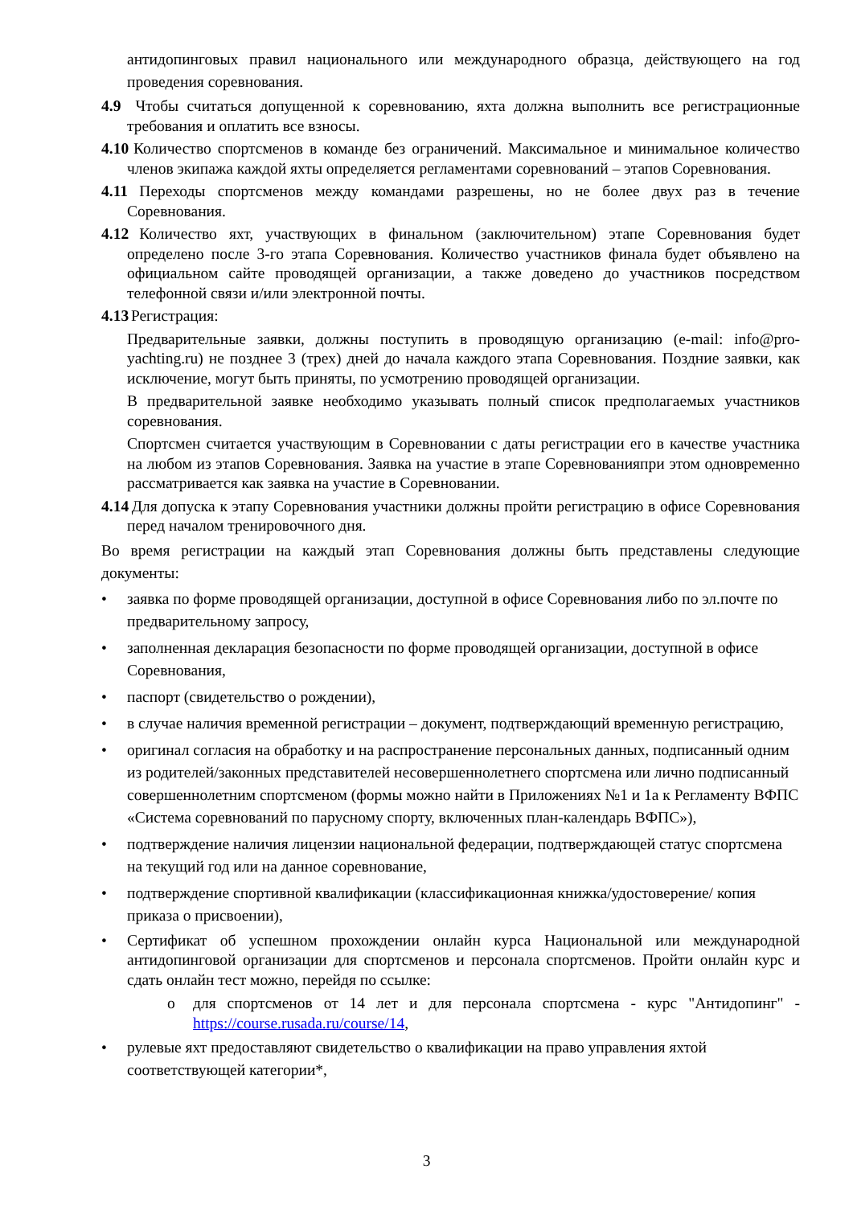антидопинговых правил национального или международного образца, действующего на год проведения соревнования.
4.9 Чтобы считаться допущенной к соревнованию, яхта должна выполнить все регистрационные требования и оплатить все взносы.
4.10 Количество спортсменов в команде без ограничений. Максимальное и минимальное количество членов экипажа каждой яхты определяется регламентами соревнований – этапов Соревнования.
4.11 Переходы спортсменов между командами разрешены, но не более двух раз в течение Соревнования.
4.12 Количество яхт, участвующих в финальном (заключительном) этапе Соревнования будет определено после 3-го этапа Соревнования. Количество участников финала будет объявлено на официальном сайте проводящей организации, а также доведено до участников посредством телефонной связи и/или электронной почты.
4.13 Регистрация:
Предварительные заявки, должны поступить в проводящую организацию (e-mail: info@pro-yachting.ru) не позднее 3 (трех) дней до начала каждого этапа Соревнования. Поздние заявки, как исключение, могут быть приняты, по усмотрению проводящей организации.
В предварительной заявке необходимо указывать полный список предполагаемых участников соревнования.
Спортсмен считается участвующим в Соревновании с даты регистрации его в качестве участника на любом из этапов Соревнования. Заявка на участие в этапе Соревнованияпри этом одновременно рассматривается как заявка на участие в Соревновании.
4.14 Для допуска к этапу Соревнования участники должны пройти регистрацию в офисе Соревнования перед началом тренировочного дня.
Во время регистрации на каждый этап Соревнования должны быть представлены следующие документы:
• заявка по форме проводящей организации, доступной в офисе Соревнования либо по эл.почте по предварительному запросу,
• заполненная декларация безопасности по форме проводящей организации, доступной в офисе Соревнования,
• паспорт (свидетельство о рождении),
• в случае наличия временной регистрации – документ, подтверждающий временную регистрацию,
• оригинал согласия на обработку и на распространение персональных данных, подписанный одним из родителей/законных представителей несовершеннолетнего спортсмена или лично подписанный совершеннолетним спортсменом (формы можно найти в Приложениях №1 и 1а к Регламенту ВФПС «Система соревнований по парусному спорту, включенных план-календарь ВФПС»),
• подтверждение наличия лицензии национальной федерации, подтверждающей статус спортсмена на текущий год или на данное соревнование,
• подтверждение спортивной квалификации (классификационная книжка/удостоверение/ копия приказа о присвоении),
• Сертификат об успешном прохождении онлайн курса Национальной или международной антидопинговой организации для спортсменов и персонала спортсменов. Пройти онлайн курс и сдать онлайн тест можно, перейдя по ссылке:
o для спортсменов от 14 лет и для персонала спортсмена - курс "Антидопинг" - https://course.rusada.ru/course/14,
• рулевые яхт предоставляют свидетельство о квалификации на право управления яхтой соответствующей категории*,
3